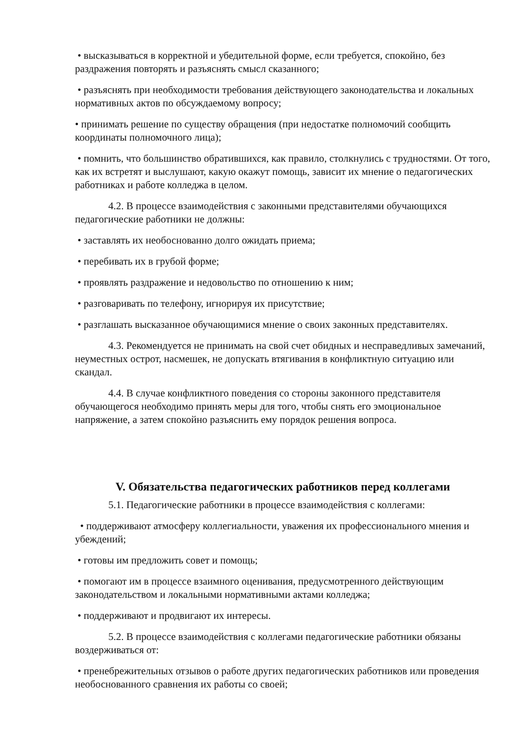• высказываться в корректной и убедительной форме, если требуется, спокойно, без раздражения повторять и разъяснять смысл сказанного;
• разъяснять при необходимости требования действующего законодательства и локальных нормативных актов по обсуждаемому вопросу;
• принимать решение по существу обращения (при недостатке полномочий сообщить координаты полномочного лица);
• помнить, что большинство обратившихся, как правило, столкнулись с трудностями. От того, как их встретят и выслушают, какую окажут помощь, зависит их мнение о педагогических работниках и работе колледжа в целом.
4.2. В процессе взаимодействия с законными представителями обучающихся педагогические работники не должны:
• заставлять их необоснованно долго ожидать приема;
• перебивать их в грубой форме;
• проявлять раздражение и недовольство по отношению к ним;
• разговаривать по телефону, игнорируя их присутствие;
• разглашать высказанное обучающимися мнение о своих законных представителях.
4.3. Рекомендуется не принимать на свой счет обидных и несправедливых замечаний, неуместных острот, насмешек, не допускать втягивания в конфликтную ситуацию или скандал.
4.4. В случае конфликтного поведения со стороны законного представителя обучающегося необходимо принять меры для того, чтобы снять его эмоциональное напряжение, а затем спокойно разъяснить ему порядок решения вопроса.
V. Обязательства педагогических работников перед коллегами
5.1. Педагогические работники в процессе взаимодействия с коллегами:
• поддерживают атмосферу коллегиальности, уважения их профессионального мнения и убеждений;
• готовы им предложить совет и помощь;
• помогают им в процессе взаимного оценивания, предусмотренного действующим законодательством и локальными нормативными актами колледжа;
• поддерживают и продвигают их интересы.
5.2. В процессе взаимодействия с коллегами педагогические работники обязаны воздерживаться от:
• пренебрежительных отзывов о работе других педагогических работников или проведения необоснованного сравнения их работы со своей;